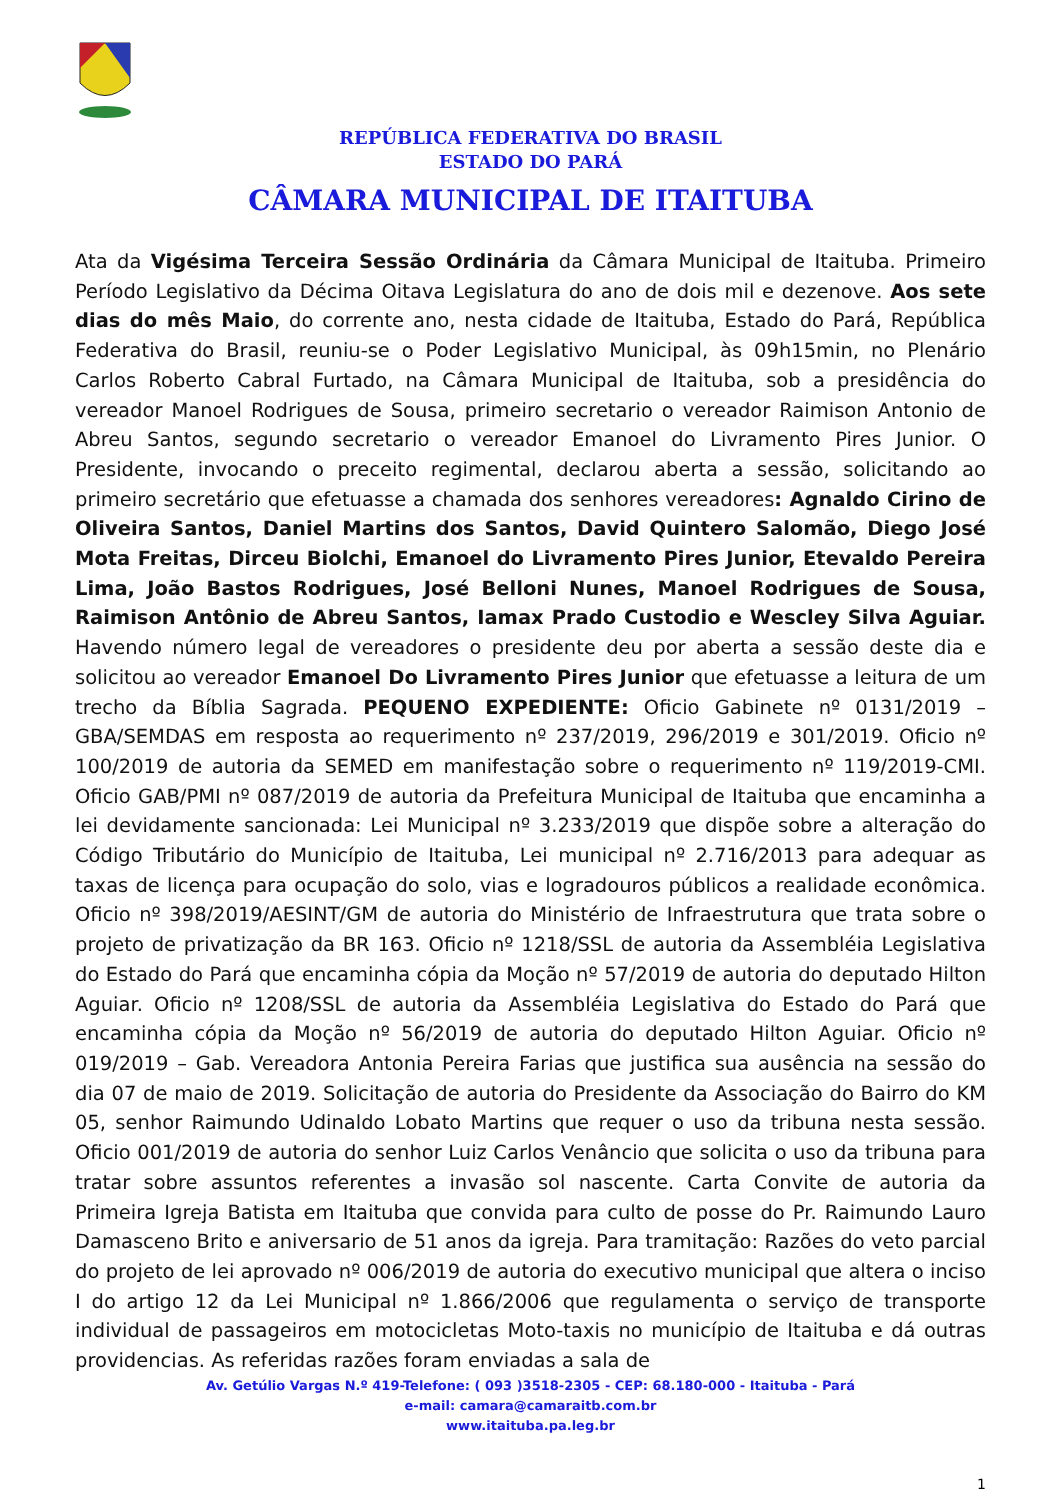REPÚBLICA FEDERATIVA DO BRASIL
ESTADO DO PARÁ
CÂMARA MUNICIPAL DE ITAITUBA
Ata da Vigésima Terceira Sessão Ordinária da Câmara Municipal de Itaituba. Primeiro Período Legislativo da Décima Oitava Legislatura do ano de dois mil e dezenove. Aos sete dias do mês Maio, do corrente ano, nesta cidade de Itaituba, Estado do Pará, República Federativa do Brasil, reuniu-se o Poder Legislativo Municipal, às 09h15min, no Plenário Carlos Roberto Cabral Furtado, na Câmara Municipal de Itaituba, sob a presidência do vereador Manoel Rodrigues de Sousa, primeiro secretario o vereador Raimison Antonio de Abreu Santos, segundo secretario o vereador Emanoel do Livramento Pires Junior. O Presidente, invocando o preceito regimental, declarou aberta a sessão, solicitando ao primeiro secretário que efetuasse a chamada dos senhores vereadores: Agnaldo Cirino de Oliveira Santos, Daniel Martins dos Santos, David Quintero Salomão, Diego José Mota Freitas, Dirceu Biolchi, Emanoel do Livramento Pires Junior, Etevaldo Pereira Lima, João Bastos Rodrigues, José Belloni Nunes, Manoel Rodrigues de Sousa, Raimison Antônio de Abreu Santos, Iamax Prado Custodio e Wescley Silva Aguiar. Havendo número legal de vereadores o presidente deu por aberta a sessão deste dia e solicitou ao vereador Emanoel Do Livramento Pires Junior que efetuasse a leitura de um trecho da Bíblia Sagrada. PEQUENO EXPEDIENTE: Oficio Gabinete nº 0131/2019 – GBA/SEMDAS em resposta ao requerimento nº 237/2019, 296/2019 e 301/2019. Oficio nº 100/2019 de autoria da SEMED em manifestação sobre o requerimento nº 119/2019-CMI. Oficio GAB/PMI nº 087/2019 de autoria da Prefeitura Municipal de Itaituba que encaminha a lei devidamente sancionada: Lei Municipal nº 3.233/2019 que dispõe sobre a alteração do Código Tributário do Município de Itaituba, Lei municipal nº 2.716/2013 para adequar as taxas de licença para ocupação do solo, vias e logradouros públicos a realidade econômica. Oficio nº 398/2019/AESINT/GM de autoria do Ministério de Infraestrutura que trata sobre o projeto de privatização da BR 163. Oficio nº 1218/SSL de autoria da Assembléia Legislativa do Estado do Pará que encaminha cópia da Moção nº 57/2019 de autoria do deputado Hilton Aguiar. Oficio nº 1208/SSL de autoria da Assembléia Legislativa do Estado do Pará que encaminha cópia da Moção nº 56/2019 de autoria do deputado Hilton Aguiar. Oficio nº 019/2019 – Gab. Vereadora Antonia Pereira Farias que justifica sua ausência na sessão do dia 07 de maio de 2019. Solicitação de autoria do Presidente da Associação do Bairro do KM 05, senhor Raimundo Udinaldo Lobato Martins que requer o uso da tribuna nesta sessão. Oficio 001/2019 de autoria do senhor Luiz Carlos Venâncio que solicita o uso da tribuna para tratar sobre assuntos referentes a invasão sol nascente. Carta Convite de autoria da Primeira Igreja Batista em Itaituba que convida para culto de posse do Pr. Raimundo Lauro Damasceno Brito e aniversario de 51 anos da igreja. Para tramitação: Razões do veto parcial do projeto de lei aprovado nº 006/2019 de autoria do executivo municipal que altera o inciso I do artigo 12 da Lei Municipal nº 1.866/2006 que regulamenta o serviço de transporte individual de passageiros em motocicletas Moto-taxis no município de Itaituba e dá outras providencias. As referidas razões foram enviadas a sala de
Av. Getúlio Vargas N.º 419-Telefone: ( 093 )3518-2305 - CEP: 68.180-000 - Itaituba - Pará
e-mail: camara@camaraitb.com.br
www.itaituba.pa.leg.br
1